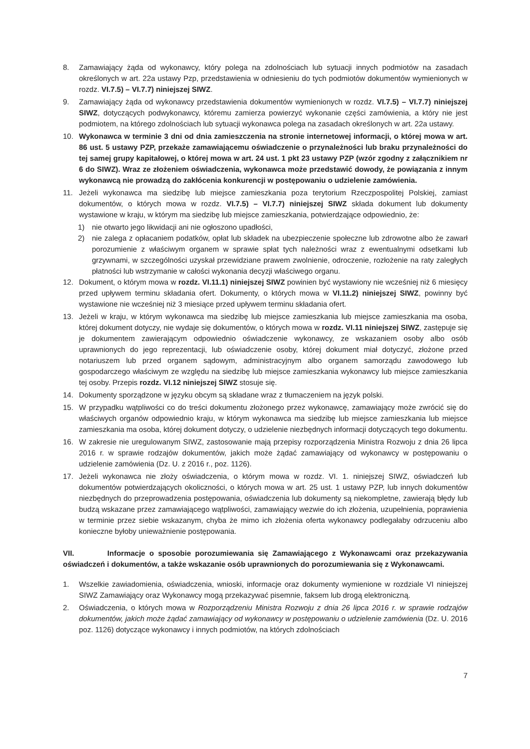8. Zamawiający żąda od wykonawcy, który polega na zdolnościach lub sytuacji innych podmiotów na zasadach określonych w art. 22a ustawy Pzp, przedstawienia w odniesieniu do tych podmiotów dokumentów wymienionych w rozdz. VI.7.5) – VI.7.7) niniejszej SIWZ.
9. Zamawiający żąda od wykonawcy przedstawienia dokumentów wymienionych w rozdz. VI.7.5) – VI.7.7) niniejszej SIWZ, dotyczących podwykonawcy, któremu zamierza powierzyć wykonanie części zamówienia, a który nie jest podmiotem, na którego zdolnościach lub sytuacji wykonawca polega na zasadach określonych w art. 22a ustawy.
10. Wykonawca w terminie 3 dni od dnia zamieszczenia na stronie internetowej informacji, o której mowa w art. 86 ust. 5 ustawy PZP, przekaże zamawiającemu oświadczenie o przynależności lub braku przynależności do tej samej grupy kapitałowej, o której mowa w art. 24 ust. 1 pkt 23 ustawy PZP (wzór zgodny z załącznikiem nr 6 do SIWZ). Wraz ze złożeniem oświadczenia, wykonawca może przedstawić dowody, że powiązania z innym wykonawcą nie prowadzą do zakłócenia konkurencji w postępowaniu o udzielenie zamówienia.
11. Jeżeli wykonawca ma siedzibę lub miejsce zamieszkania poza terytorium Rzeczpospolitej Polskiej, zamiast dokumentów, o których mowa w rozdz. VI.7.5) – VI.7.7) niniejszej SIWZ składa dokument lub dokumenty wystawione w kraju, w którym ma siedzibę lub miejsce zamieszkania, potwierdzające odpowiednio, że:
1) nie otwarto jego likwidacji ani nie ogłoszono upadłości,
2) nie zalega z opłacaniem podatków, opłat lub składek na ubezpieczenie społeczne lub zdrowotne albo że zawarł porozumienie z właściwym organem w sprawie spłat tych należności wraz z ewentualnymi odsetkami lub grzywnami, w szczególności uzyskał przewidziane prawem zwolnienie, odroczenie, rozłożenie na raty zaległych płatności lub wstrzymanie w całości wykonania decyzji właściwego organu.
12. Dokument, o którym mowa w rozdz. VI.11.1) niniejszej SIWZ powinien być wystawiony nie wcześniej niż 6 miesięcy przed upływem terminu składania ofert. Dokumenty, o których mowa w VI.11.2) niniejszej SIWZ, powinny być wystawione nie wcześniej niż 3 miesiące przed upływem terminu składania ofert.
13. Jeżeli w kraju, w którym wykonawca ma siedzibę lub miejsce zamieszkania lub miejsce zamieszkania ma osoba, której dokument dotyczy, nie wydaje się dokumentów, o których mowa w rozdz. VI.11 niniejszej SIWZ, zastępuje się je dokumentem zawierającym odpowiednio oświadczenie wykonawcy, ze wskazaniem osoby albo osób uprawnionych do jego reprezentacji, lub oświadczenie osoby, której dokument miał dotyczyć, złożone przed notariuszem lub przed organem sądowym, administracyjnym albo organem samorządu zawodowego lub gospodarczego właściwym ze względu na siedzibę lub miejsce zamieszkania wykonawcy lub miejsce zamieszkania tej osoby. Przepis rozdz. VI.12 niniejszej SIWZ stosuje się.
14. Dokumenty sporządzone w języku obcym są składane wraz z tłumaczeniem na język polski.
15. W przypadku wątpliwości co do treści dokumentu złożonego przez wykonawcę, zamawiający może zwrócić się do właściwych organów odpowiednio kraju, w którym wykonawca ma siedzibę lub miejsce zamieszkania lub miejsce zamieszkania ma osoba, której dokument dotyczy, o udzielenie niezbędnych informacji dotyczących tego dokumentu.
16. W zakresie nie uregulowanym SIWZ, zastosowanie mają przepisy rozporządzenia Ministra Rozwoju z dnia 26 lipca 2016 r. w sprawie rodzajów dokumentów, jakich może żądać zamawiający od wykonawcy w postępowaniu o udzielenie zamówienia (Dz. U. z 2016 r., poz. 1126).
17. Jeżeli wykonawca nie złoży oświadczenia, o którym mowa w rozdz. VI. 1. niniejszej SIWZ, oświadczeń lub dokumentów potwierdzających okoliczności, o których mowa w art. 25 ust. 1 ustawy PZP, lub innych dokumentów niezbędnych do przeprowadzenia postępowania, oświadczenia lub dokumenty są niekompletne, zawierają błędy lub budzą wskazane przez zamawiającego wątpliwości, zamawiający wezwie do ich złożenia, uzupełnienia, poprawienia w terminie przez siebie wskazanym, chyba że mimo ich złożenia oferta wykonawcy podlegałaby odrzuceniu albo konieczne byłoby unieważnienie postępowania.
VII. Informacje o sposobie porozumiewania się Zamawiającego z Wykonawcami oraz przekazywania oświadczeń i dokumentów, a także wskazanie osób uprawnionych do porozumiewania się z Wykonawcami.
1. Wszelkie zawiadomienia, oświadczenia, wnioski, informacje oraz dokumenty wymienione w rozdziale VI niniejszej SIWZ Zamawiający oraz Wykonawcy mogą przekazywać pisemnie, faksem lub drogą elektroniczną.
2. Oświadczenia, o których mowa w Rozporządzeniu Ministra Rozwoju z dnia 26 lipca 2016 r. w sprawie rodzajów dokumentów, jakich może żądać zamawiający od wykonawcy w postępowaniu o udzielenie zamówienia (Dz. U. 2016 poz. 1126) dotyczące wykonawcy i innych podmiotów, na których zdolnościach
7